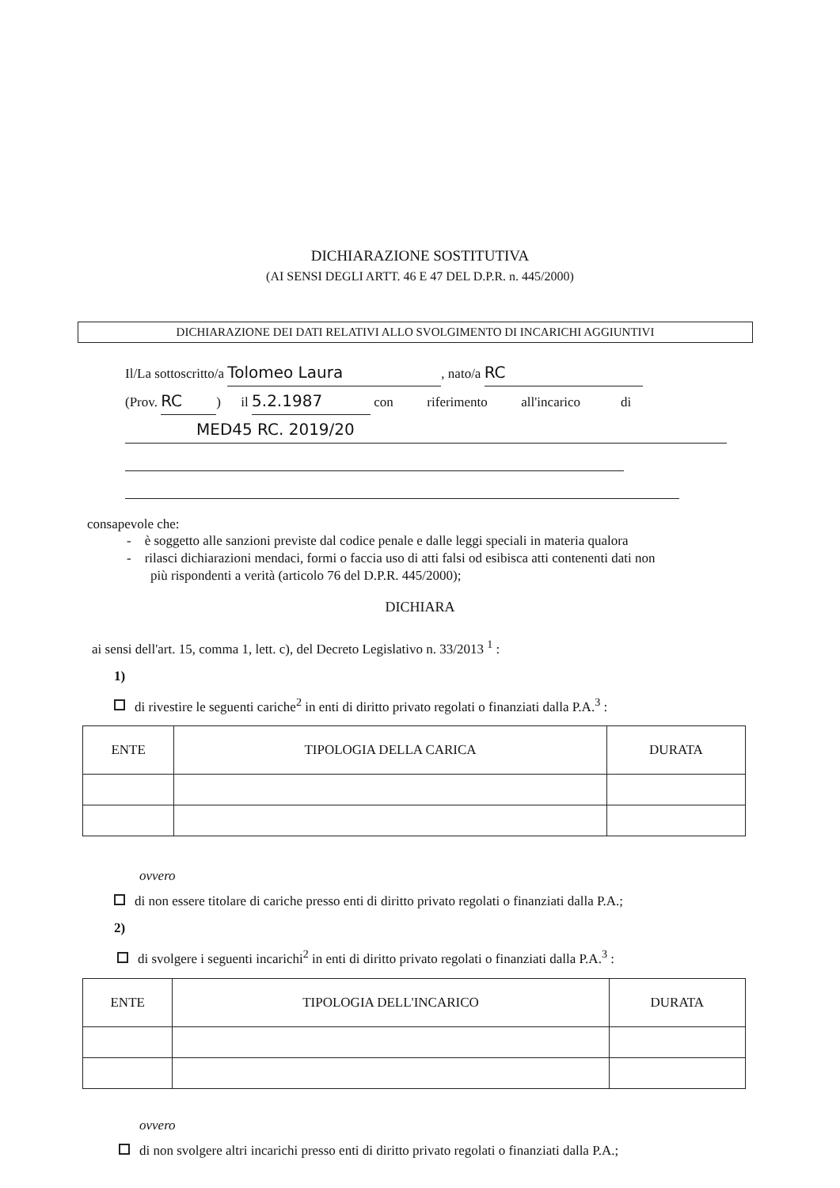DICHIARAZIONE SOSTITUTIVA
(AI SENSI DEGLI ARTT. 46 E 47 DEL D.P.R. n. 445/2000)
DICHIARAZIONE DEI DATI RELATIVI ALLO SVOLGIMENTO DI INCARICHI AGGIUNTIVI
Il/La sottoscritto/a Tolomeo Laura, nato/a RC
(Prov. RC) il 5.2.1987 con riferimento all'incarico di
MED45 RC. 2019/20
consapevole che:
- è soggetto alle sanzioni previste dal codice penale e dalle leggi speciali in materia qualora
- rilasci dichiarazioni mendaci, formi o faccia uso di atti falsi od esibisca atti contenenti dati non
più rispondenti a verità (articolo 76 del D.P.R. 445/2000);
DICHIARA
ai sensi dell'art. 15, comma 1, lett. c), del Decreto Legislativo n. 33/2013 <sup>1</sup> :
1)
di rivestire le seguenti cariche<sup>2</sup> in enti di diritto privato regolati o finanziati dalla P.A.<sup>3</sup> :
| ENTE | TIPOLOGIA DELLA CARICA | DURATA |
| --- | --- | --- |
ovvero
di non essere titolare di cariche presso enti di diritto privato regolati o finanziati dalla P.A.;
2)
di svolgere i seguenti incarichi<sup>2</sup> in enti di diritto privato regolati o finanziati dalla P.A.<sup>3</sup> :
| ENTE | TIPOLOGIA DELL'INCARICO | DURATA |
| --- | --- | --- |
ovvero
di non svolgere altri incarichi presso enti di diritto privato regolati o finanziati dalla P.A.;